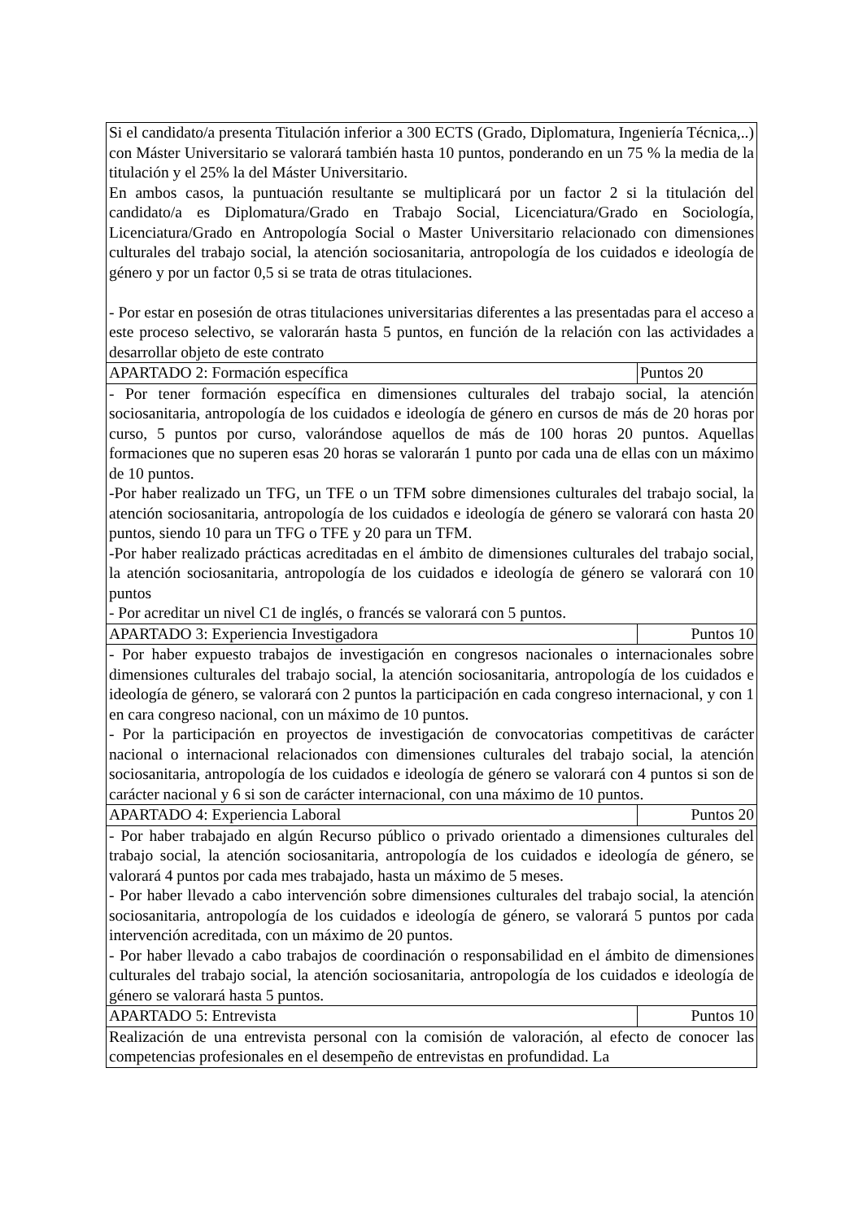| Si el candidato/a presenta Titulación inferior a 300 ECTS (Grado, Diplomatura, Ingeniería Técnica,..) con Máster Universitario se valorará también hasta 10 puntos, ponderando en un 75 % la media de la titulación y el 25% la del Máster Universitario. En ambos casos, la puntuación resultante se multiplicará por un factor 2 si la titulación del candidato/a es Diplomatura/Grado en Trabajo Social, Licenciatura/Grado en Sociología, Licenciatura/Grado en Antropología Social o Master Universitario relacionado con dimensiones culturales del trabajo social, la atención sociosanitaria, antropología de los cuidados e ideología de género y por un factor 0,5 si se trata de otras titulaciones. - Por estar en posesión de otras titulaciones universitarias diferentes a las presentadas para el acceso a este proceso selectivo, se valorarán hasta 5 puntos, en función de la relación con las actividades a desarrollar objeto de este contrato | |
| APARTADO 2: Formación específica | Puntos 20 |
| - Por tener formación específica en dimensiones culturales del trabajo social, la atención sociosanitaria, antropología de los cuidados e ideología de género en cursos de más de 20 horas por curso, 5 puntos por curso, valorándose aquellos de más de 100 horas 20 puntos. Aquellas formaciones que no superen esas 20 horas se valorarán 1 punto por cada una de ellas con un máximo de 10 puntos. -Por haber realizado un TFG, un TFE o un TFM sobre dimensiones culturales del trabajo social, la atención sociosanitaria, antropología de los cuidados e ideología de género se valorará con hasta 20 puntos, siendo 10 para un TFG o TFE y 20 para un TFM. -Por haber realizado prácticas acreditadas en el ámbito de dimensiones culturales del trabajo social, la atención sociosanitaria, antropología de los cuidados e ideología de género se valorará con 10 puntos - Por acreditar un nivel C1 de inglés, o francés se valorará con 5 puntos. | |
| APARTADO 3: Experiencia Investigadora | Puntos 10 |
| - Por haber expuesto trabajos de investigación en congresos nacionales o internacionales sobre dimensiones culturales del trabajo social, la atención sociosanitaria, antropología de los cuidados e ideología de género, se valorará con 2 puntos la participación en cada congreso internacional, y con 1 en cara congreso nacional, con un máximo de 10 puntos. - Por la participación en proyectos de investigación de convocatorias competitivas de carácter nacional o internacional relacionados con dimensiones culturales del trabajo social, la atención sociosanitaria, antropología de los cuidados e ideología de género se valorará con 4 puntos si son de carácter nacional y 6 si son de carácter internacional, con una máximo de 10 puntos. | |
| APARTADO 4: Experiencia Laboral | Puntos 20 |
| - Por haber trabajado en algún Recurso público o privado orientado a dimensiones culturales del trabajo social, la atención sociosanitaria, antropología de los cuidados e ideología de género, se valorará 4 puntos por cada mes trabajado, hasta un máximo de 5 meses. - Por haber llevado a cabo intervención sobre dimensiones culturales del trabajo social, la atención sociosanitaria, antropología de los cuidados e ideología de género, se valorará 5 puntos por cada intervención acreditada, con un máximo de 20 puntos. - Por haber llevado a cabo trabajos de coordinación o responsabilidad en el ámbito de dimensiones culturales del trabajo social, la atención sociosanitaria, antropología de los cuidados e ideología de género se valorará hasta 5 puntos. | |
| APARTADO 5: Entrevista | Puntos 10 |
| Realización de una entrevista personal con la comisión de valoración, al efecto de conocer las competencias profesionales en el desempeño de entrevistas en profundidad. La | |